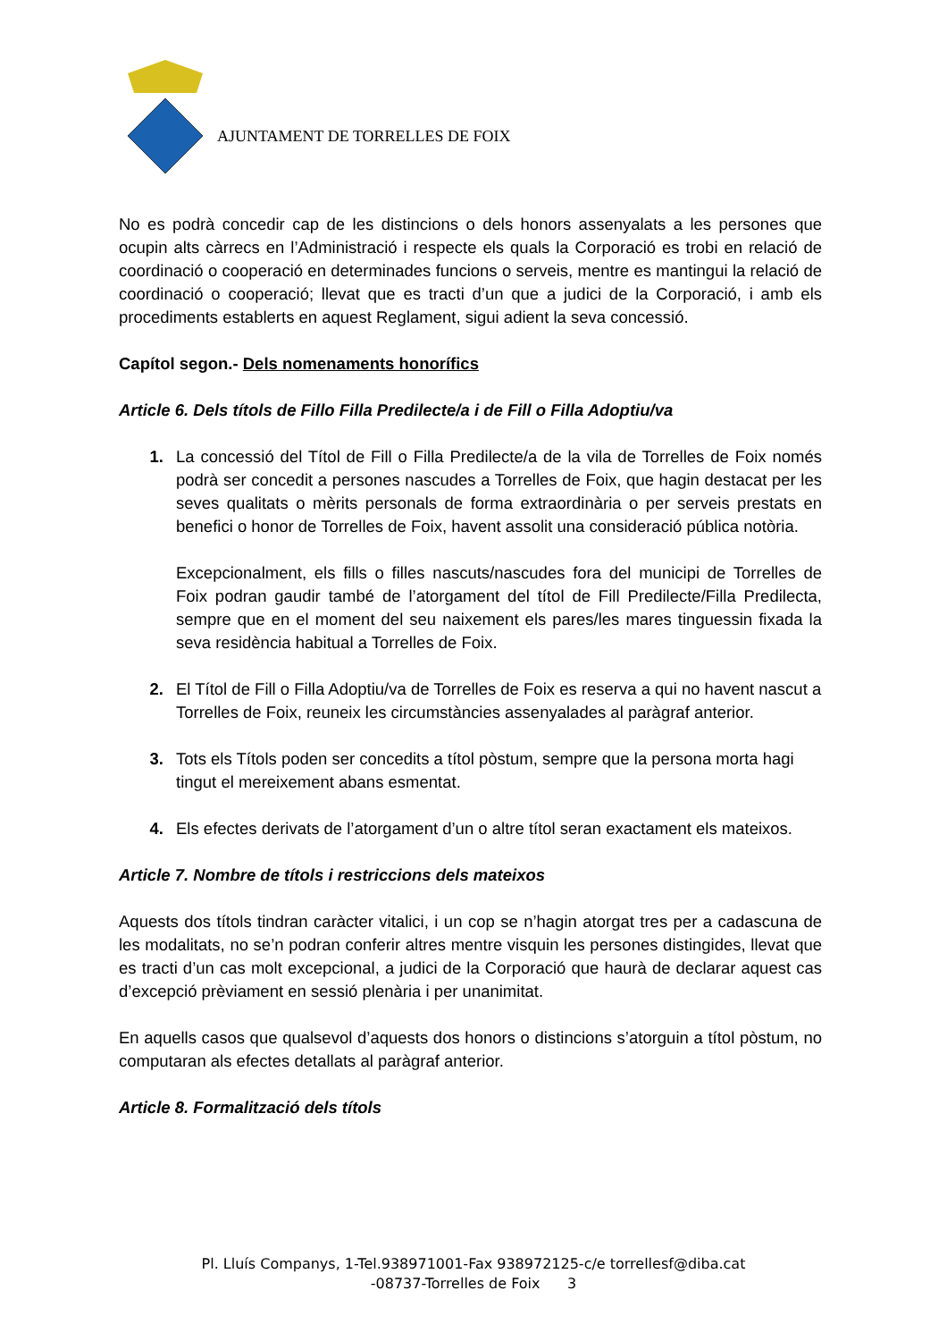AJUNTAMENT DE TORRELLES DE FOIX
No es podrà concedir cap de les distincions o dels honors assenyalats a les persones que ocupin alts càrrecs en l’Administració i respecte els quals la Corporació es trobi en relació de coordinació o cooperació en determinades funcions o serveis, mentre es mantingui la relació de coordinació o cooperació; llevat que es tracti d’un que a judici de la Corporació, i amb els procediments establerts en aquest Reglament, sigui adient la seva concessió.
Capítol segon.- Dels nomenaments honorífics
Article 6. Dels títols de Fillo Filla Predilecte/a i de Fill o Filla Adoptiu/va
1. La concessió del Títol de Fill o Filla Predilecte/a de la vila de Torrelles de Foix només podrà ser concedit a persones nascudes a Torrelles de Foix, que hagin destacat per les seves qualitats o mèrits personals de forma extraordinària o per serveis prestats en benefici o honor de Torrelles de Foix, havent assolit una consideració pública notòria.
Excepcionalment, els fills o filles nascuts/nascudes fora del municipi de Torrelles de Foix podran gaudir també de l’atorgament del títol de Fill Predilecte/Filla Predilecta, sempre que en el moment del seu naixement els pares/les mares tinguessin fixada la seva residència habitual a Torrelles de Foix.
2. El Títol de Fill o Filla Adoptiu/va de Torrelles de Foix es reserva a qui no havent nascut a Torrelles de Foix, reuneix les circumstàncies assenyalades al paràgraf anterior.
3. Tots els Títols poden ser concedits a títol pòstum, sempre que la persona morta hagi tingut el mereixement abans esmentat.
4. Els efectes derivats de l’atorgament d’un o altre títol seran exactament els mateixos.
Article 7. Nombre de títols i restriccions dels mateixos
Aquests dos títols tindran caràcter vitalici, i un cop se n’hagin atorgat tres per a cadascuna de les modalitats, no se’n podran conferir altres mentre visquin les persones distingides, llevat que es tracti d’un cas molt excepcional, a judici de la Corporació que haurà de declarar aquest cas d’excepció prèviament en sessió plenària i per unanimitat.
En aquells casos que qualsevol d’aquests dos honors o distincions s’atorguin a títol pòstum, no computaran als efectes detallats al paràgraf anterior.
Article 8. Formalització dels títols
Pl. Lluís Companys, 1-Tel.938971001-Fax 938972125-c/e torrellesf@diba.cat
-08737-Torrelles de Foix 3